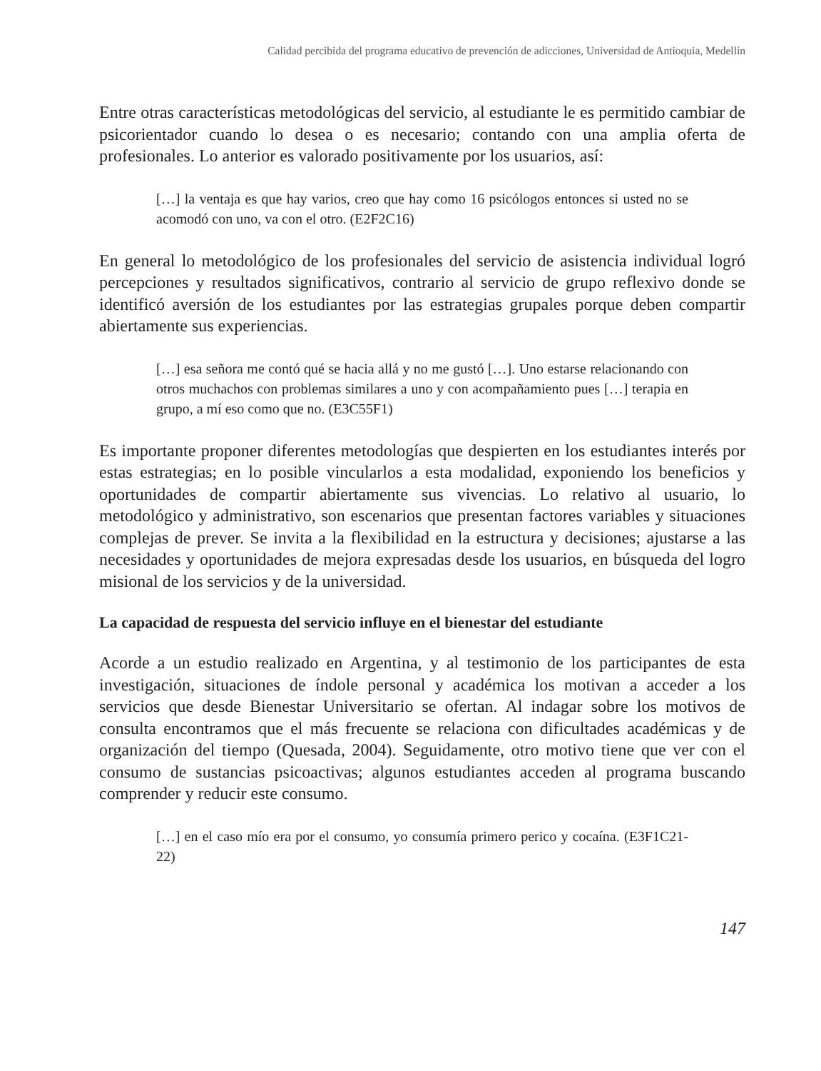Calidad percibida del programa educativo de prevención de adicciones, Universidad de Antioquia, Medellín
Entre otras características metodológicas del servicio, al estudiante le es permitido cambiar de psicorientador cuando lo desea o es necesario; contando con una amplia oferta de profesionales. Lo anterior es valorado positivamente por los usuarios, así:
[…] la ventaja es que hay varios, creo que hay como 16 psicólogos entonces si usted no se acomodó con uno, va con el otro. (E2F2C16)
En general lo metodológico de los profesionales del servicio de asistencia individual logró percepciones y resultados significativos, contrario al servicio de grupo reflexivo donde se identificó aversión de los estudiantes por las estrategias grupales porque deben compartir abiertamente sus experiencias.
[…] esa señora me contó qué se hacia allá y no me gustó […]. Uno estarse relacionando con otros muchachos con problemas similares a uno y con acompañamiento pues […] terapia en grupo, a mí eso como que no. (E3C55F1)
Es importante proponer diferentes metodologías que despierten en los estudiantes interés por estas estrategias; en lo posible vincularlos a esta modalidad, exponiendo los beneficios y oportunidades de compartir abiertamente sus vivencias. Lo relativo al usuario, lo metodológico y administrativo, son escenarios que presentan factores variables y situaciones complejas de prever. Se invita a la flexibilidad en la estructura y decisiones; ajustarse a las necesidades y oportunidades de mejora expresadas desde los usuarios, en búsqueda del logro misional de los servicios y de la universidad.
La capacidad de respuesta del servicio influye en el bienestar del estudiante
Acorde a un estudio realizado en Argentina, y al testimonio de los participantes de esta investigación, situaciones de índole personal y académica los motivan a acceder a los servicios que desde Bienestar Universitario se ofertan. Al indagar sobre los motivos de consulta encontramos que el más frecuente se relaciona con dificultades académicas y de organización del tiempo (Quesada, 2004). Seguidamente, otro motivo tiene que ver con el consumo de sustancias psicoactivas; algunos estudiantes acceden al programa buscando comprender y reducir este consumo.
[…] en el caso mío era por el consumo, yo consumía primero perico y cocaína. (E3F1C21-22)
147